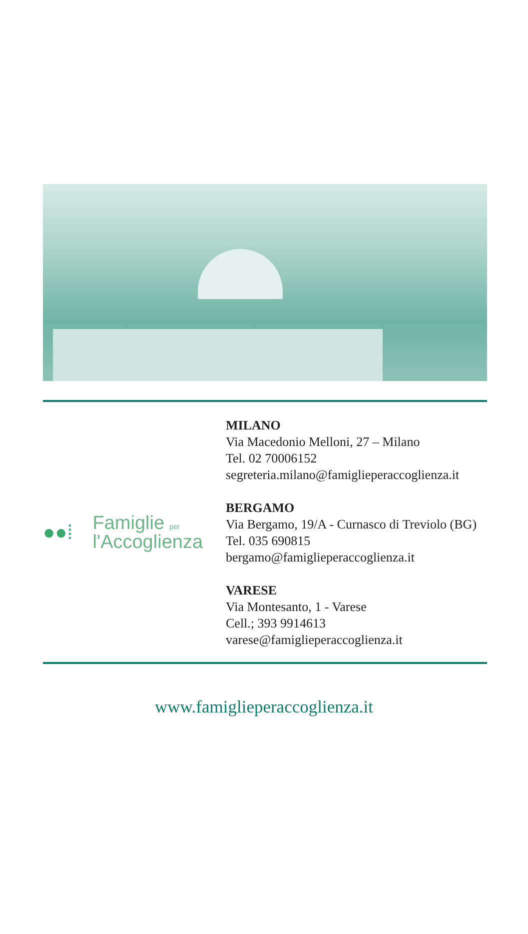●●⁞ Famiglie per
l'Accoglienza
MILANO
Via Macedonio Melloni, 27 – Milano
Tel. 02 70006152
segreteria.milano@famiglieperaccoglienza.it
BERGAMO
Via Bergamo, 19/A - Curnasco di Treviolo (BG)
Tel. 035 690815
bergamo@famiglieperaccoglienza.it
VARESE
Via Montesanto, 1 - Varese
Cell.; 393 9914613
varese@famiglieperaccoglienza.it
www.famiglieperaccoglienza.it